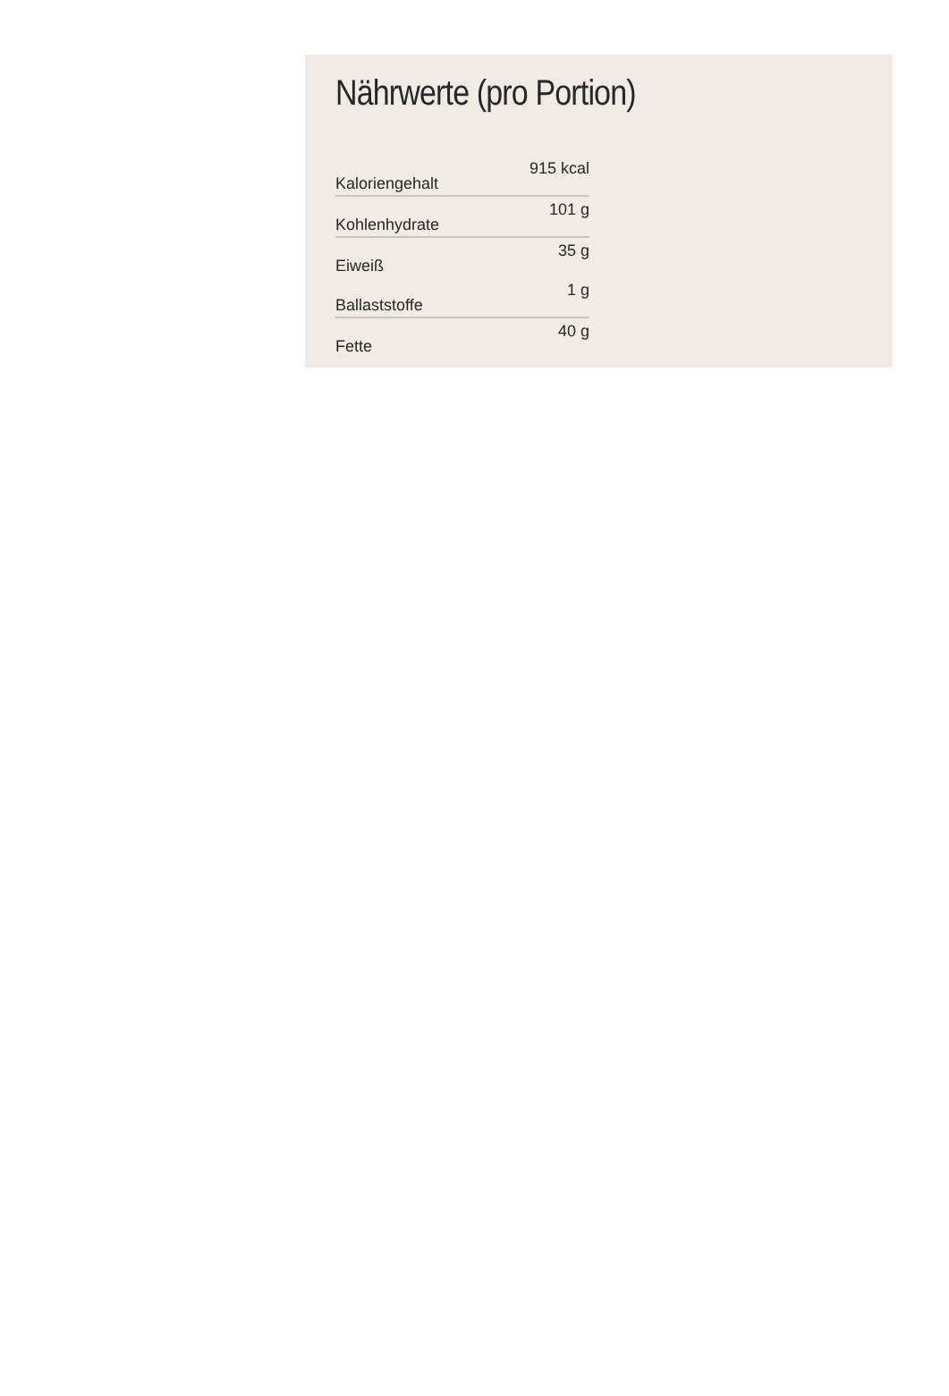Nährwerte (pro Portion)
| Kaloriengehalt | 915 kcal |
| Kohlenhydrate | 101 g |
| Eiweiß | 35 g |
| Ballaststoffe | 1 g |
| Fette | 40 g |